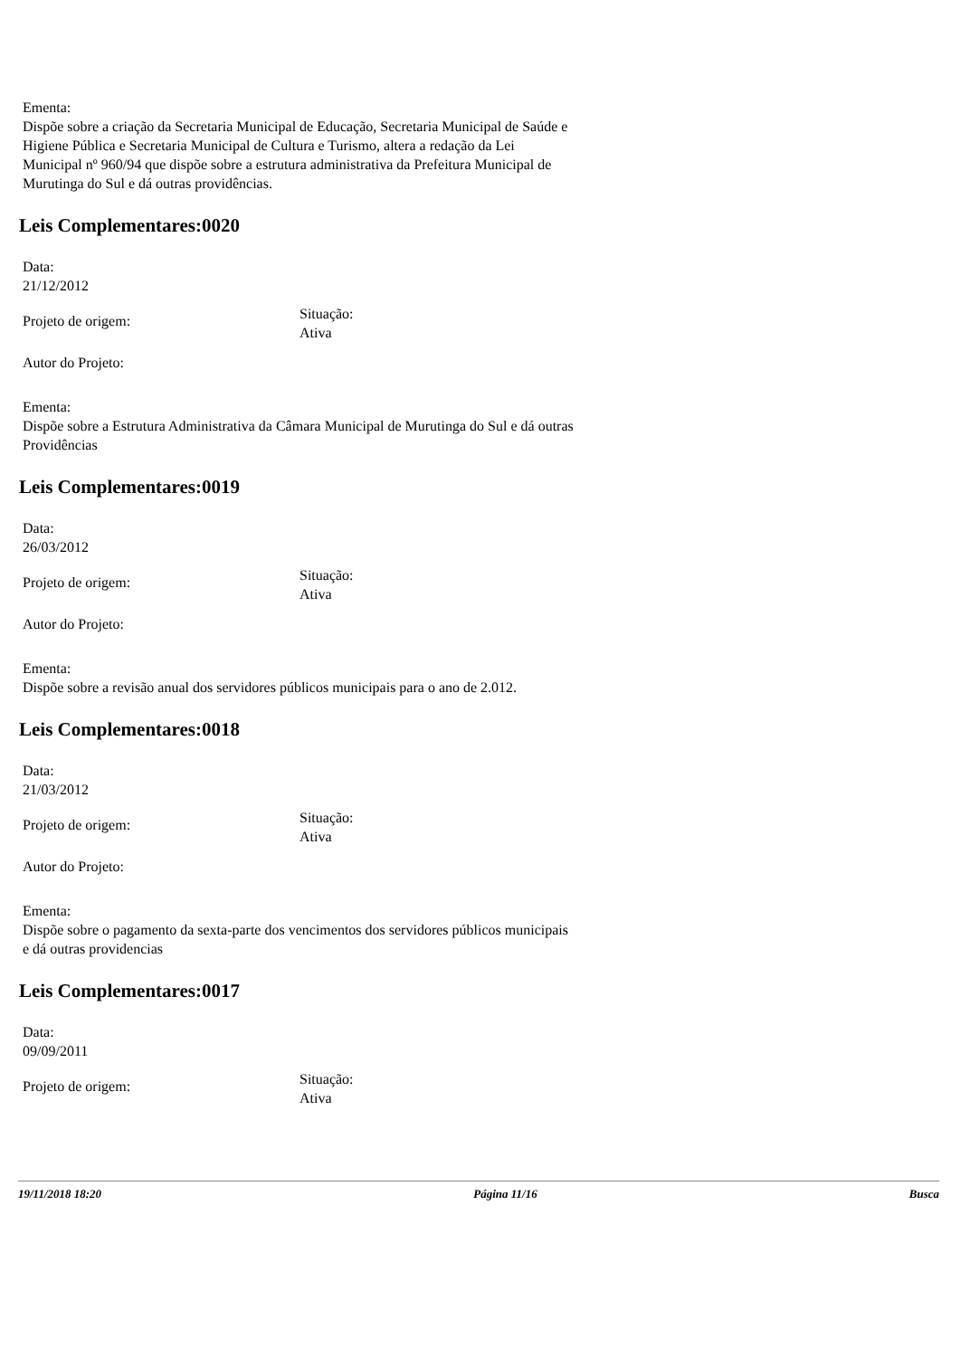Ementa:
Dispõe sobre a criação da Secretaria Municipal de Educação, Secretaria Municipal de Saúde e Higiene Pública e Secretaria Municipal de Cultura e Turismo, altera a redação da Lei Municipal nº 960/94 que dispõe sobre a estrutura administrativa da Prefeitura Municipal de Murutinga do Sul e dá outras providências.
Leis Complementares:0020
Data:
21/12/2012
Projeto de origem:
Situação:
Ativa
Autor do Projeto:
Ementa:
Dispõe sobre a Estrutura Administrativa da Câmara Municipal de Murutinga do Sul e dá outras Providências
Leis Complementares:0019
Data:
26/03/2012
Projeto de origem:
Situação:
Ativa
Autor do Projeto:
Ementa:
Dispõe sobre a revisão anual dos servidores públicos municipais para o ano de 2.012.
Leis Complementares:0018
Data:
21/03/2012
Projeto de origem:
Situação:
Ativa
Autor do Projeto:
Ementa:
Dispõe sobre o pagamento da sexta-parte dos vencimentos dos servidores públicos municipais e dá outras providencias
Leis Complementares:0017
Data:
09/09/2011
Projeto de origem:
Situação:
Ativa
19/11/2018 18:20 Página 11/16 Busca